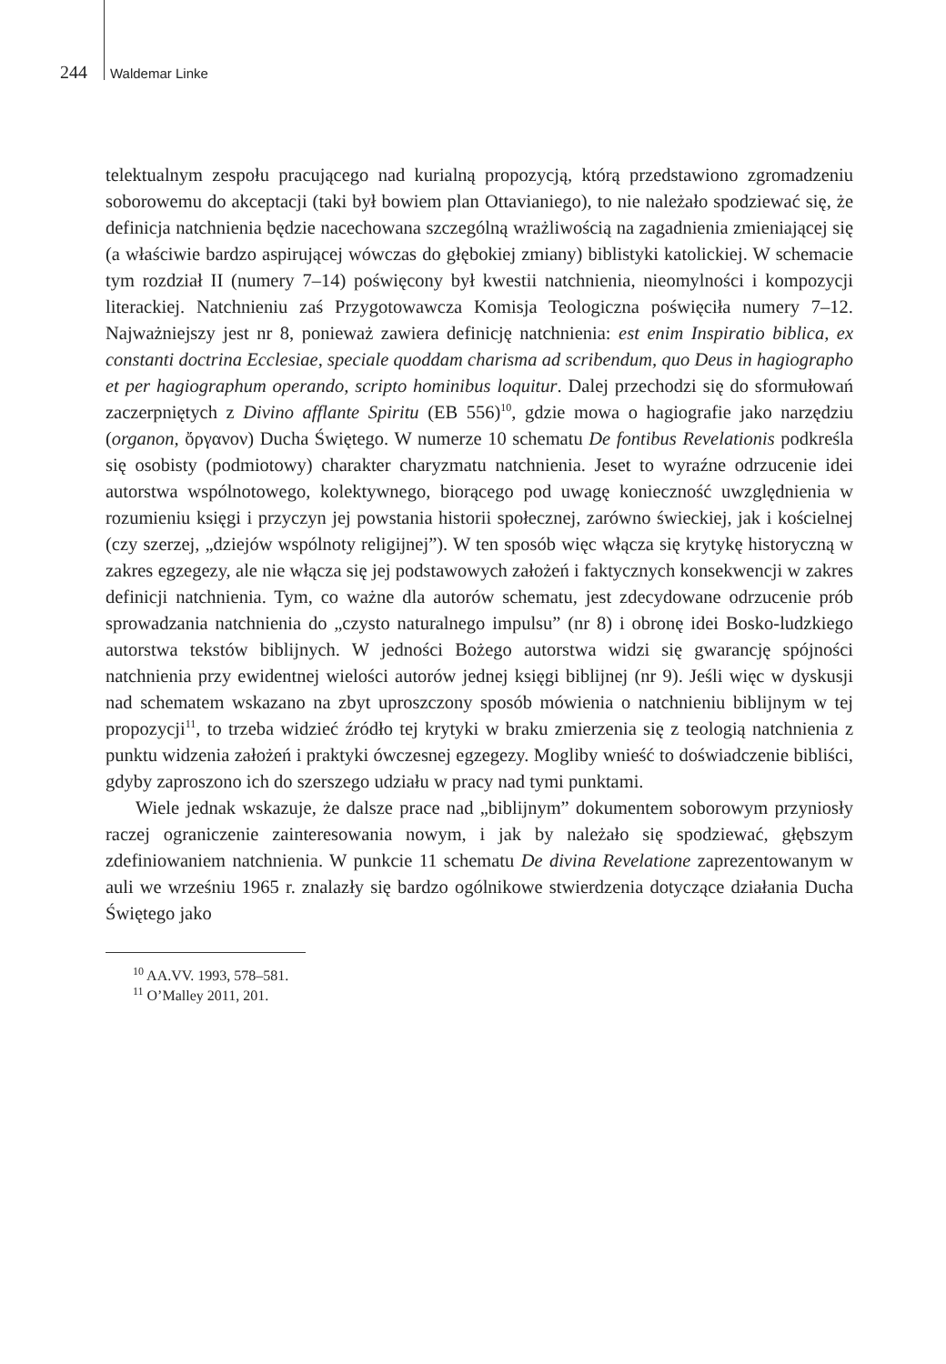244 Waldemar Linke
telektualnym zespołu pracującego nad kurialną propozycją, którą przedstawiono zgromadzeniu soborowemu do akceptacji (taki był bowiem plan Ottavianiego), to nie należało spodziewać się, że definicja natchnienia będzie nacechowana szczególną wrażliwością na zagadnienia zmieniającej się (a właściwie bardzo aspirującej wówczas do głębokiej zmiany) biblistyki katolickiej. W schemacie tym rozdział II (numery 7–14) poświęcony był kwestii natchnienia, nieomylności i kompozycji literackiej. Natchnieniu zaś Przygotowawcza Komisja Teologiczna poświęciła numery 7–12. Najważniejszy jest nr 8, ponieważ zawiera definicję natchnienia: est enim Inspiratio biblica, ex constanti doctrina Ecclesiae, speciale quoddam charisma ad scribendum, quo Deus in hagiographo et per hagiographum operando, scripto hominibus loquitur. Dalej przechodzi się do sformułowań zaczerpniętych z Divino afflante Spiritu (EB 556)<sup>10</sup>, gdzie mowa o hagiografie jako narzędziu (organon, ὄργανον) Ducha Świętego. W numerze 10 schematu De fontibus Revelationis podkreśla się osobisty (podmiotowy) charakter charyzmatu natchnienia. Jeset to wyraźne odrzucenie idei autorstwa wspólnotowego, kolektywnego, biorącego pod uwagę konieczność uwzględnienia w rozumieniu księgi i przyczyn jej powstania historii społecznej, zarówno świeckiej, jak i kościelnej (czy szerzej, „dziejów wspólnoty religijnej”). W ten sposób więc włącza się krytykę historyczną w zakres egzegezy, ale nie włącza się jej podstawowych założeń i faktycznych konsekwencji w zakres definicji natchnienia. Tym, co ważne dla autorów schematu, jest zdecydowane odrzucenie prób sprowadzania natchnienia do „czysto naturalnego impulsu” (nr 8) i obronę idei Bosko-ludzkiego autorstwa tekstów biblijnych. W jedności Bożego autorstwa widzi się gwarancję spójności natchnienia przy ewidentnej wielości autorów jednej księgi biblijnej (nr 9). Jeśli więc w dyskusji nad schematem wskazano na zbyt uproszczony sposób mówienia o natchnieniu biblijnym w tej propozycji<sup>11</sup>, to trzeba widzieć źródło tej krytyki w braku zmierzenia się z teologią natchnienia z punktu widzenia założeń i praktyki ówczesnej egzegezy. Mogliby wnieść to doświadczenie bibliści, gdyby zaproszono ich do szerszego udziału w pracy nad tymi punktami.
Wiele jednak wskazuje, że dalsze prace nad „biblijnym” dokumentem soborowym przyniosły raczej ograniczenie zainteresowania nowym, i jak by należało się spodziewać, głębszym zdefiniowaniem natchnienia. W punkcie 11 schematu De divina Revelatione zaprezentowanym w auli we wrześniu 1965 r. znalazły się bardzo ogólnikowe stwierdzenia dotyczące działania Ducha Świętego jako
<sup>10</sup> AA.VV. 1993, 578–581.
<sup>11</sup> O’Malley 2011, 201.